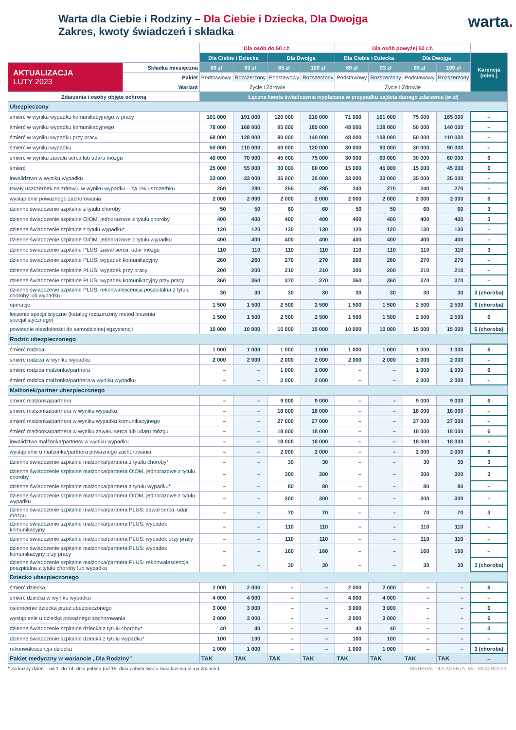Warta dla Ciebie i Rodziny – Dla Ciebie i Dziecka, Dla Dwojga
Zakres, kwoty świadczeń i składka
warta.
| | | Dla osób do 50 r.ż. | | | | Dla osób powyżej 50 r.ż. | | | | |
| --- | --- | --- | --- | --- | --- | --- | --- | --- | --- | --- |
| | | Dla Ciebie i Dziecka | | Dla Dwojga | | Dla Ciebie i Dziecka | | Dla Dwojga | | Karencja (mies.) |
| AKTUALIZACJA LUTY 2023 | Składka miesięczna | 69 zł | 93 zł | 85 zł | 109 zł | 69 zł | 93 zł | 85 zł | 109 zł | |
| | Pakiet | Podstawowy | Rozszerzony | Podstawowy | Rozszerzony | Podstawowy | Rozszerzony | Podstawowy | Rozszerzony | |
| | Wariant | Życie i Zdrowie | | | | Życie i Zdrowie | | | | |
| Zdarzenia i osoby objęte ochroną | | Łączna kwota świadczenia wypłacana w przypadku zajścia danego zdarzenia (w zł) | | | | | | | | |
| Ubezpieczony | | | | | | | | | | |
| śmierć w wyniku wypadku komunikacyjnego w pracy | | 101 000 | 191 000 | 120 000 | 210 000 | 71 000 | 161 000 | 75 000 | 165 000 | – |
| śmierć w wyniku wypadku komunikacyjnego | | 78 000 | 168 000 | 95 000 | 185 000 | 48 000 | 138 000 | 50 000 | 140 000 | – |
| śmierć w wyniku wypadku przy pracy | | 68 000 | 128 000 | 80 000 | 140 000 | 48 000 | 108 000 | 50 000 | 110 000 | – |
| śmierć w wyniku wypadku | | 50 000 | 110 000 | 60 000 | 120 000 | 30 000 | 90 000 | 30 000 | 90 000 | – |
| śmierć w wyniku zawału serca lub udaru mózgu | | 40 000 | 70 000 | 45 000 | 75 000 | 30 000 | 60 000 | 30 000 | 60 000 | 6 |
| śmierć | | 25 000 | 55 000 | 30 000 | 60 000 | 15 000 | 45 000 | 15 000 | 45 000 | 6 |
| inwalidztwo w wyniku wypadku | | 33 000 | 33 000 | 35 000 | 35 000 | 33 000 | 33 000 | 35 000 | 35 000 | – |
| trwały uszczerbek na zdrowiu w wyniku wypadku – za 1% uszczerbku | | 250 | 280 | 255 | 285 | 240 | 270 | 240 | 270 | – |
| wystąpienie poważnego zachorowania | | 2 000 | 2 000 | 2 000 | 2 000 | 2 000 | 2 000 | 2 000 | 2 000 | 6 |
| dzienne świadczenie szpitalne z tytułu choroby | | 50 | 50 | 60 | 60 | 50 | 50 | 60 | 60 | 3 |
| dzienne świadczenie szpitalne OIOM, jednorazowe z tytułu choroby | | 400 | 400 | 400 | 400 | 400 | 400 | 400 | 400 | 3 |
| dzienne świadczenie szpitalne z tytułu wypadku* | | 120 | 120 | 130 | 130 | 120 | 120 | 130 | 130 | – |
| dzienne świadczenie szpitalne OIOM, jednorazowe z tytułu wypadku | | 400 | 400 | 400 | 400 | 400 | 400 | 400 | 400 | – |
| dzienne świadczenie szpitalne PLUS: zawał serca, udar mózgu | | 110 | 110 | 110 | 110 | 110 | 110 | 110 | 110 | 3 |
| dzienne świadczenie szpitalne PLUS: wypadek komunikacyjny | | 260 | 260 | 270 | 270 | 260 | 260 | 270 | 270 | – |
| dzienne świadczenie szpitalne PLUS: wypadek przy pracy | | 200 | 200 | 210 | 210 | 200 | 200 | 210 | 210 | – |
| dzienne świadczenie szpitalne PLUS: wypadek komunikacyjny przy pracy | | 360 | 360 | 370 | 370 | 360 | 360 | 370 | 370 | – |
| dzienne świadczenie szpitalne PLUS: rekonwalescencja poszpitalna z tytułu choroby lub wypadku | | 30 | 30 | 30 | 30 | 30 | 30 | 30 | 30 | 3 (choroba) |
| operacje | | 1 500 | 1 500 | 2 500 | 2 500 | 1 500 | 1 500 | 2 500 | 2 500 | 6 (choroba) |
| leczenie specjalistyczne (katalog rozszerzony metod leczenia specjalistycznego) | | 1 500 | 1 500 | 2 500 | 2 500 | 1 500 | 1 500 | 2 500 | 2 500 | 6 |
| powstanie niezdolności do samodzielnej egzystencji | | 10 000 | 10 000 | 15 000 | 15 000 | 10 000 | 10 000 | 15 000 | 15 000 | 6 (choroba) |
| Rodzic ubezpieczonego | | | | | | | | | | |
| śmierć rodzica | | 1 000 | 1 000 | 1 000 | 1 000 | 1 000 | 1 000 | 1 000 | 1 000 | 6 |
| śmierć rodzica w wyniku wypadku | | 2 000 | 2 000 | 2 000 | 2 000 | 2 000 | 2 000 | 2 000 | 2 000 | – |
| śmierć rodzica małżonka/partnera | | – | – | 1 000 | 1 000 | – | – | 1 000 | 1 000 | 6 |
| śmierć rodzica małżonka/partnera w wyniku wypadku | | – | – | 2 000 | 2 000 | – | – | 2 000 | 2 000 | – |
| Małżonek/partner ubezpieczonego | | | | | | | | | | |
| śmierć małżonka/partnera | | – | – | 9 000 | 9 000 | – | – | 9 000 | 9 000 | 6 |
| śmierć małżonka/partnera w wyniku wypadku | | – | – | 18 000 | 18 000 | – | – | 18 000 | 18 000 | – |
| śmierć małżonka/partnera w wyniku wypadku komunikacyjnego | | – | – | 27 000 | 27 000 | – | – | 27 000 | 27 000 | – |
| śmierć małżonka/partnera w wyniku zawału serca lub udaru mózgu | | – | – | 18 000 | 18 000 | – | – | 18 000 | 18 000 | 6 |
| inwalidztwo małżonka/partnera w wyniku wypadku | | – | – | 18 000 | 18 000 | – | – | 18 000 | 18 000 | – |
| wystąpienie u małżonka/partnera poważnego zachorowania | | – | – | 2 000 | 2 000 | – | – | 2 000 | 2 000 | 6 |
| dzienne świadczenie szpitalne małżonka/partnera z tytułu choroby* | | – | – | 30 | 30 | – | – | 30 | 30 | 3 |
| dzienne świadczenie szpitalne małżonka/partnera OIOM, jednorazowe z tytułu choroby | | – | – | 300 | 300 | – | – | 300 | 300 | 3 |
| dzienne świadczenie szpitalne małżonka/partnera z tytułu wypadku* | | – | – | 80 | 80 | – | – | 80 | 80 | – |
| dzienne świadczenie szpitalne małżonka/partnera OIOM, jednorazowe z tytułu wypadku | | – | – | 300 | 300 | – | – | 300 | 300 | – |
| dzienne świadczenie szpitalne małżonka/partnera PLUS: zawał serca, udar mózgu | | – | – | 70 | 70 | – | – | 70 | 70 | 3 |
| dzienne świadczenie szpitalne małżonka/partnera PLUS: wypadek komunikacyjny | | – | – | 110 | 110 | – | – | 110 | 110 | – |
| dzienne świadczenie szpitalne małżonka/partnera PLUS: wypadek przy pracy | | – | – | 110 | 110 | – | – | 110 | 110 | – |
| dzienne świadczenie szpitalne małżonka/partnera PLUS: wypadek komunikacyjny przy pracy | | – | – | 160 | 160 | – | – | 160 | 160 | – |
| dzienne świadczenie szpitalne małżonka/partnera PLUS: rekonwalescencja poszpitalna z tytułu choroby lub wypadku | | – | – | 30 | 30 | – | – | 30 | 30 | 3 (choroba) |
| Dziecko ubezpieczonego | | | | | | | | | | |
| śmierć dziecka | | 2 000 | 2 000 | – | – | 2 000 | 2 000 | – | – | 6 |
| śmierć dziecka w wyniku wypadku | | 4 000 | 4 000 | – | – | 4 000 | 4 000 | – | – | – |
| osierocenie dziecka przez ubezpieczonego | | 3 000 | 3 000 | – | – | 3 000 | 3 000 | – | – | 6 |
| wystąpienie u dziecka poważnego zachorowania | | 3 000 | 3 000 | – | – | 3 000 | 3 000 | – | – | 6 |
| dzienne świadczenie szpitalne dziecka z tytułu choroby* | | 40 | 40 | – | – | 40 | 40 | – | – | 3 |
| dzienne świadczenie szpitalne dziecka z tytułu wypadku* | | 100 | 100 | – | – | 100 | 100 | – | – | – |
| rekonwalescencja dziecka | | 1 000 | 1 000 | – | – | 1 000 | 1 000 | – | – | 3 (choroba) |
| Pakiet medyczny w wariancie „Dla Rodziny” | | TAK | TAK | TAK | TAK | TAK | TAK | TAK | TAK | – |
* Za każdy dzień – od 1. do 14. dnia pobytu (od 15. dnia pobytu kwota świadczenia ulega zmianie). MATERIAŁ DLA AGENTA, M/T-WDCIR/0223